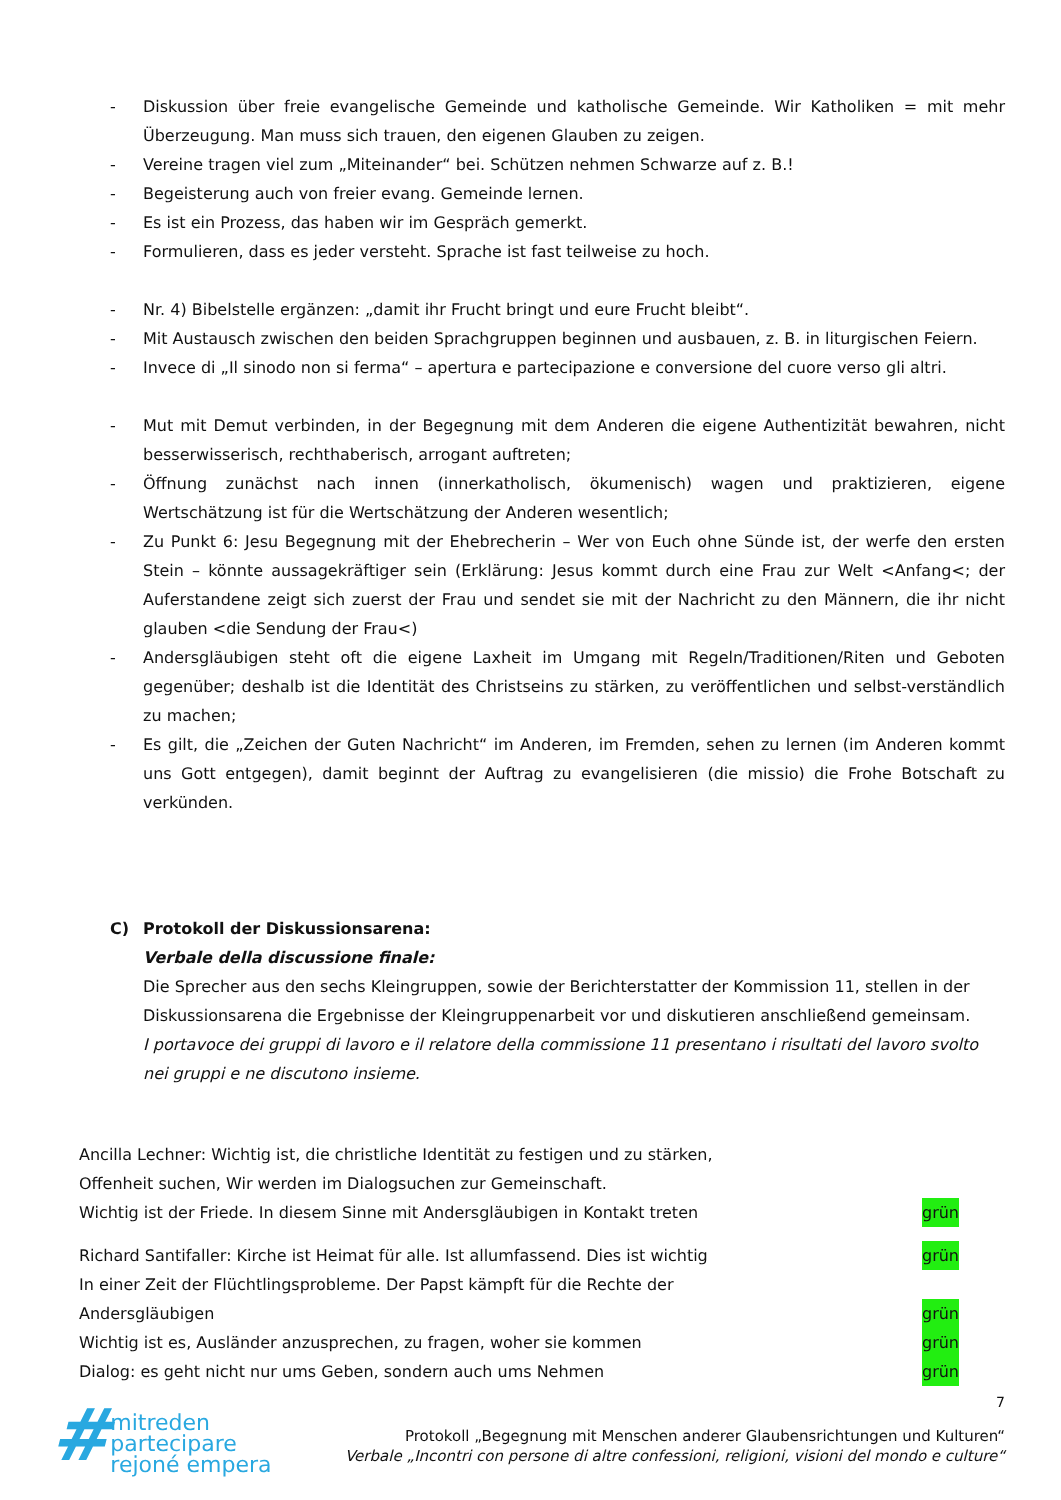- Diskussion über freie evangelische Gemeinde und katholische Gemeinde. Wir Katholiken = mit mehr Überzeugung. Man muss sich trauen, den eigenen Glauben zu zeigen.
- Vereine tragen viel zum „Miteinander“ bei. Schützen nehmen Schwarze auf z. B.!
- Begeisterung auch von freier evang. Gemeinde lernen.
- Es ist ein Prozess, das haben wir im Gespräch gemerkt.
- Formulieren, dass es jeder versteht. Sprache ist fast teilweise zu hoch.
- Nr. 4) Bibelstelle ergänzen: „damit ihr Frucht bringt und eure Frucht bleibt“.
- Mit Austausch zwischen den beiden Sprachgruppen beginnen und ausbauen, z. B. in liturgischen Feiern.
- Invece di „Il sinodo non si ferma“ – apertura e partecipazione e conversione del cuore verso gli altri.
- Mut mit Demut verbinden, in der Begegnung mit dem Anderen die eigene Authentizität bewahren, nicht besserwisserisch, rechthaberisch, arrogant auftreten;
- Öffnung zunächst nach innen (innerkatholisch, ökumenisch) wagen und praktizieren, eigene Wertschätzung ist für die Wertschätzung der Anderen wesentlich;
- Zu Punkt 6: Jesu Begegnung mit der Ehebrecherin – Wer von Euch ohne Sünde ist, der werfe den ersten Stein – könnte aussagekräftiger sein (Erklärung: Jesus kommt durch eine Frau zur Welt <Anfang<; der Auferstandene zeigt sich zuerst der Frau und sendet sie mit der Nachricht zu den Männern, die ihr nicht glauben <die Sendung der Frau<)
- Andersgläubigen steht oft die eigene Laxheit im Umgang mit Regeln/Traditionen/Riten und Geboten gegenüber; deshalb ist die Identität des Christseins zu stärken, zu veröffentlichen und selbst-verständlich zu machen;
- Es gilt, die „Zeichen der Guten Nachricht“ im Anderen, im Fremden, sehen zu lernen (im Anderen kommt uns Gott entgegen), damit beginnt der Auftrag zu evangelisieren (die missio) die Frohe Botschaft zu verkünden.
C) Protokoll der Diskussionsarena:
Verbale della discussione finale:
Die Sprecher aus den sechs Kleingruppen, sowie der Berichterstatter der Kommission 11, stellen in der Diskussionsarena die Ergebnisse der Kleingruppenarbeit vor und diskutieren anschließend gemeinsam.
I portavoce dei gruppi di lavoro e il relatore della commissione 11 presentano i risultati del lavoro svolto nei gruppi e ne discutono insieme.
Ancilla Lechner: Wichtig ist, die christliche Identität zu festigen und zu stärken,
Offenheit suchen, Wir werden im Dialogsuchen zur Gemeinschaft.
Wichtig ist der Friede. In diesem Sinne mit Andersgläubigen in Kontakt treten grün
Richard Santifaller: Kirche ist Heimat für alle. Ist allumfassend. Dies ist wichtig grün
In einer Zeit der Flüchtlingsprobleme. Der Papst kämpft für die Rechte der
Andersgläubigen grün
Wichtig ist es, Ausländer anzusprechen, zu fragen, woher sie kommen grün
Dialog: es geht nicht nur ums Geben, sondern auch ums Nehmen grün
7
# mitreden
partecipare
rejoné empera
Protokoll „Begegnung mit Menschen anderer Glaubensrichtungen und Kulturen“
Verbale „Incontri con persone di altre confessioni, religioni, visioni del mondo e culture“